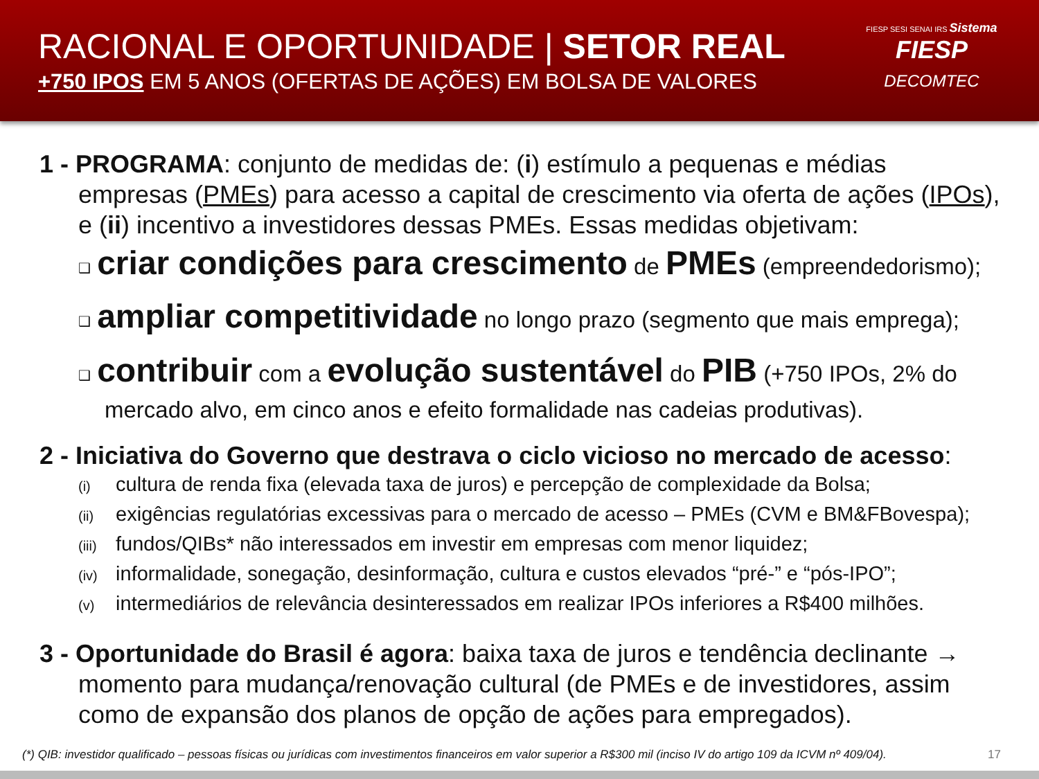RACIONAL E OPORTUNIDADE | SETOR REAL
+750 IPOS EM 5 ANOS (OFERTAS DE AÇÕES) EM BOLSA DE VALORES
FIESP SESI SENAI IRS Sistema
FIESP
DECOMTEC
1 - PROGRAMA: conjunto de medidas de: (i) estímulo a pequenas e médias empresas (PMEs) para acesso a capital de crescimento via oferta de ações (IPOs), e (ii) incentivo a investidores dessas PMEs. Essas medidas objetivam:
❑ criar condições para crescimento de PMEs (empreendedorismo);
❑ ampliar competitividade no longo prazo (segmento que mais emprega);
❑ contribuir com a evolução sustentável do PIB (+750 IPOs, 2% do mercado alvo, em cinco anos e efeito formalidade nas cadeias produtivas).
2 - Iniciativa do Governo que destrava o ciclo vicioso no mercado de acesso:
(i) cultura de renda fixa (elevada taxa de juros) e percepção de complexidade da Bolsa;
(ii) exigências regulatórias excessivas para o mercado de acesso – PMEs (CVM e BM&FBovespa);
(iii) fundos/QIBs* não interessados em investir em empresas com menor liquidez;
(iv) informalidade, sonegação, desinformação, cultura e custos elevados “pré-” e “pós-IPO”;
(v) intermediários de relevância desinteressados em realizar IPOs inferiores a R$400 milhões.
3 - Oportunidade do Brasil é agora: baixa taxa de juros e tendência declinante → momento para mudança/renovação cultural (de PMEs e de investidores, assim como de expansão dos planos de opção de ações para empregados).
(*) QIB: investidor qualificado – pessoas físicas ou jurídicas com investimentos financeiros em valor superior a R$300 mil (inciso IV do artigo 109 da ICVM nº 409/04). 17